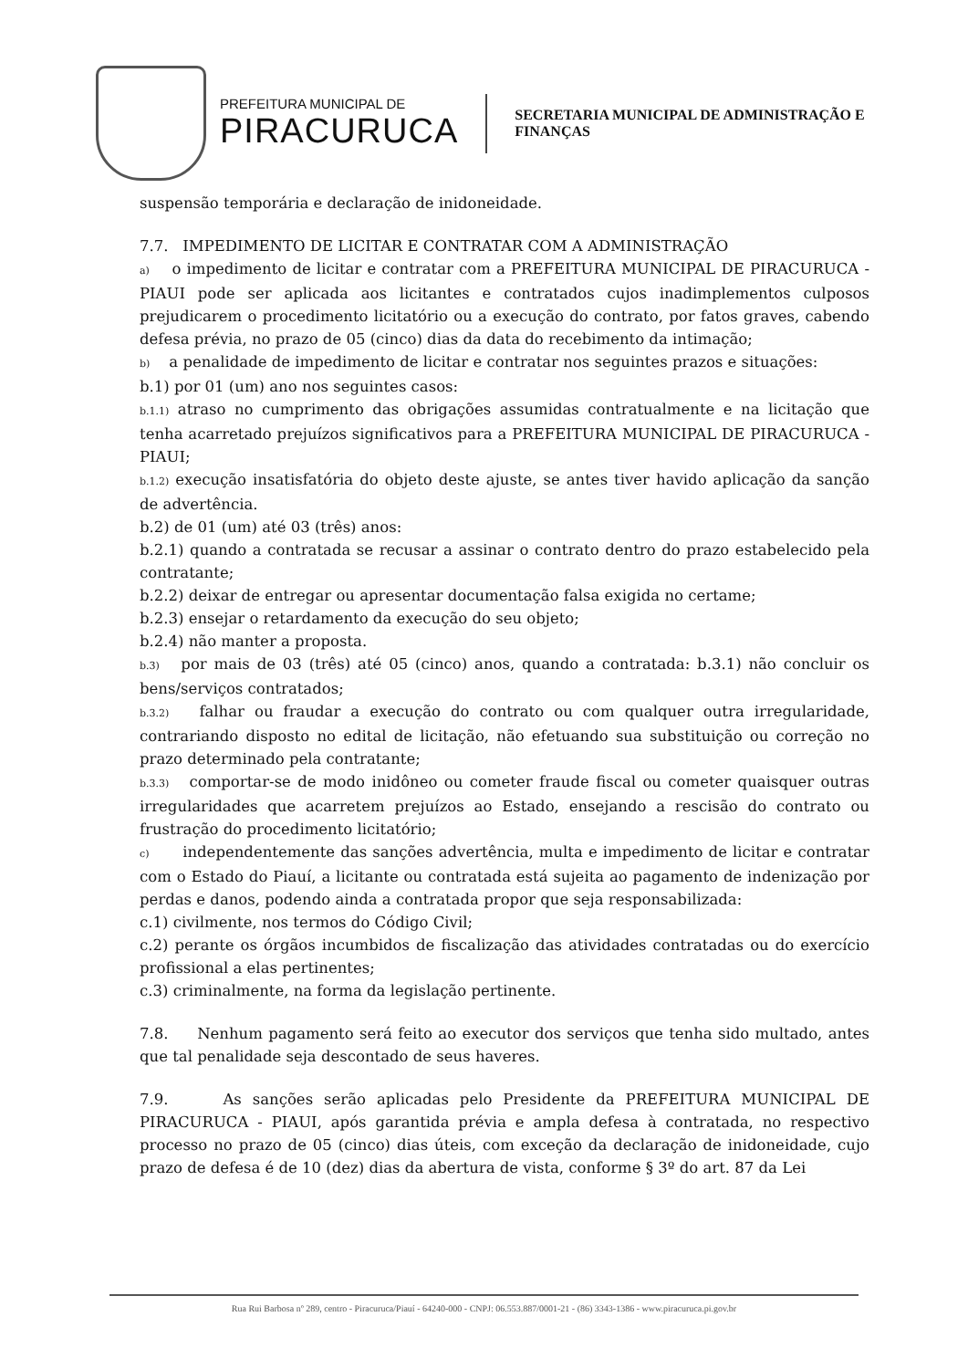PREFEITURA MUNICIPAL DE
PIRACURUCA
SECRETARIA MUNICIPAL DE ADMINISTRAÇÃO E
FINANÇAS
suspensão temporária e declaração de inidoneidade.
7.7. IMPEDIMENTO DE LICITAR E CONTRATAR COM A ADMINISTRAÇÃO
a) o impedimento de licitar e contratar com a PREFEITURA MUNICIPAL DE PIRACURUCA - PIAUI pode ser aplicada aos licitantes e contratados cujos inadimplementos culposos prejudicarem o procedimento licitatório ou a execução do contrato, por fatos graves, cabendo defesa prévia, no prazo de 05 (cinco) dias da data do recebimento da intimação;
b) a penalidade de impedimento de licitar e contratar nos seguintes prazos e situações:
b.1) por 01 (um) ano nos seguintes casos:
b.1.1) atraso no cumprimento das obrigações assumidas contratualmente e na licitação que tenha acarretado prejuízos significativos para a PREFEITURA MUNICIPAL DE PIRACURUCA - PIAUI;
b.1.2) execução insatisfatória do objeto deste ajuste, se antes tiver havido aplicação da sanção de advertência.
b.2) de 01 (um) até 03 (três) anos:
b.2.1) quando a contratada se recusar a assinar o contrato dentro do prazo estabelecido pela contratante;
b.2.2) deixar de entregar ou apresentar documentação falsa exigida no certame;
b.2.3) ensejar o retardamento da execução do seu objeto;
b.2.4) não manter a proposta.
b.3) por mais de 03 (três) até 05 (cinco) anos, quando a contratada: b.3.1) não concluir os bens/serviços contratados;
b.3.2) falhar ou fraudar a execução do contrato ou com qualquer outra irregularidade, contrariando disposto no edital de licitação, não efetuando sua substituição ou correção no prazo determinado pela contratante;
b.3.3) comportar-se de modo inidôneo ou cometer fraude fiscal ou cometer quaisquer outras irregularidades que acarretem prejuízos ao Estado, ensejando a rescisão do contrato ou frustração do procedimento licitatório;
c) independentemente das sanções advertência, multa e impedimento de licitar e contratar com o Estado do Piauí, a licitante ou contratada está sujeita ao pagamento de indenização por perdas e danos, podendo ainda a contratada propor que seja responsabilizada:
c.1) civilmente, nos termos do Código Civil;
c.2) perante os órgãos incumbidos de fiscalização das atividades contratadas ou do exercício profissional a elas pertinentes;
c.3) criminalmente, na forma da legislação pertinente.
7.8. Nenhum pagamento será feito ao executor dos serviços que tenha sido multado, antes que tal penalidade seja descontado de seus haveres.
7.9. As sanções serão aplicadas pelo Presidente da PREFEITURA MUNICIPAL DE PIRACURUCA - PIAUI, após garantida prévia e ampla defesa à contratada, no respectivo processo no prazo de 05 (cinco) dias úteis, com exceção da declaração de inidoneidade, cujo prazo de defesa é de 10 (dez) dias da abertura de vista, conforme § 3º do art. 87 da Lei
Rua Rui Barbosa nº 289, centro - Piracuruca/Piauí - 64240-000 - CNPJ: 06.553.887/0001-21 - (86) 3343-1386 - www.piracuruca.pi.gov.br